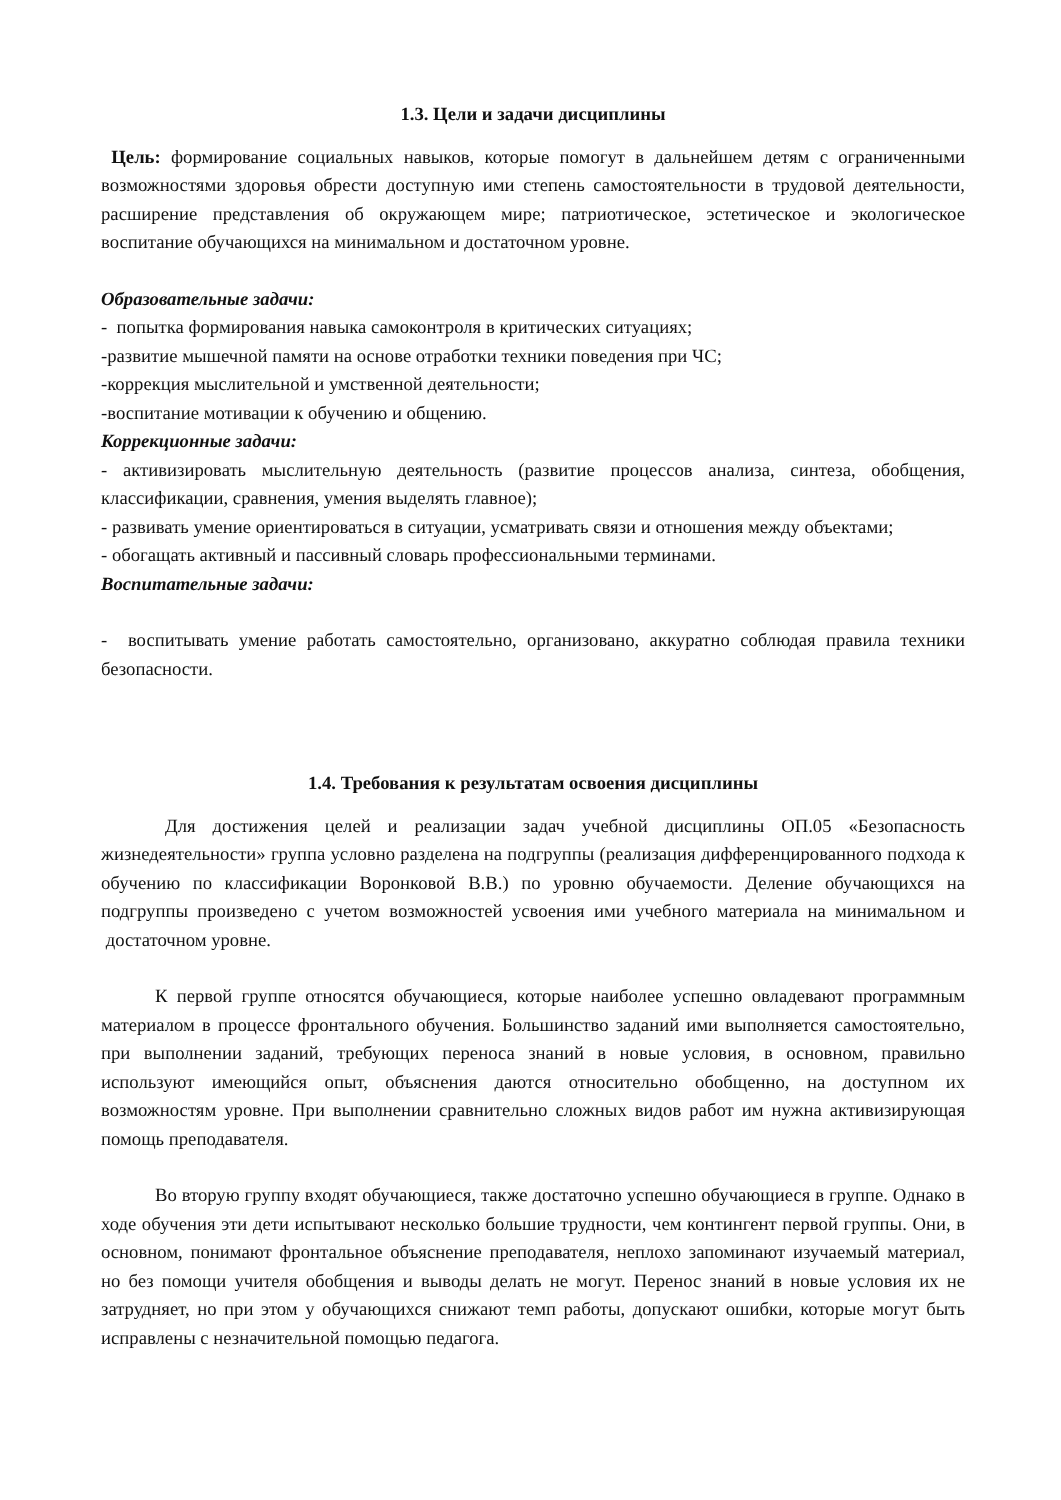1.3. Цели и задачи дисциплины
Цель: формирование социальных навыков, которые помогут в дальнейшем детям с ограниченными возможностями здоровья обрести доступную ими степень самостоятельности в трудовой деятельности, расширение представления об окружающем мире; патриотическое, эстетическое и экологическое воспитание обучающихся на минимальном и достаточном уровне.
Образовательные задачи:
- попытка формирования навыка самоконтроля в критических ситуациях;
-развитие мышечной памяти на основе отработки техники поведения при ЧС;
-коррекция мыслительной и умственной деятельности;
-воспитание мотивации к обучению и общению.
Коррекционные задачи:
- активизировать мыслительную деятельность (развитие процессов анализа, синтеза, обобщения, классификации, сравнения, умения выделять главное);
- развивать умение ориентироваться в ситуации, усматривать связи и отношения между объектами;
- обогащать активный и пассивный словарь профессиональными терминами.
Воспитательные задачи:
- воспитывать умение работать самостоятельно, организовано, аккуратно соблюдая правила техники безопасности.
1.4. Требования к результатам освоения дисциплины
Для достижения целей и реализации задач учебной дисциплины ОП.05 «Безопасность жизнедеятельности» группа условно разделена на подгруппы (реализация дифференцированного подхода к обучению по классификации Воронковой В.В.) по уровню обучаемости. Деление обучающихся на подгруппы произведено с учетом возможностей усвоения ими учебного материала на минимальном и достаточном уровне.
К первой группе относятся обучающиеся, которые наиболее успешно овладевают программным материалом в процессе фронтального обучения. Большинство заданий ими выполняется самостоятельно, при выполнении заданий, требующих переноса знаний в новые условия, в основном, правильно используют имеющийся опыт, объяснения даются относительно обобщенно, на доступном их возможностям уровне. При выполнении сравнительно сложных видов работ им нужна активизирующая помощь преподавателя.
Во вторую группу входят обучающиеся, также достаточно успешно обучающиеся в группе. Однако в ходе обучения эти дети испытывают несколько большие трудности, чем контингент первой группы. Они, в основном, понимают фронтальное объяснение преподавателя, неплохо запоминают изучаемый материал, но без помощи учителя обобщения и выводы делать не могут. Перенос знаний в новые условия их не затрудняет, но при этом у обучающихся снижают темп работы, допускают ошибки, которые могут быть исправлены с незначительной помощью педагога.